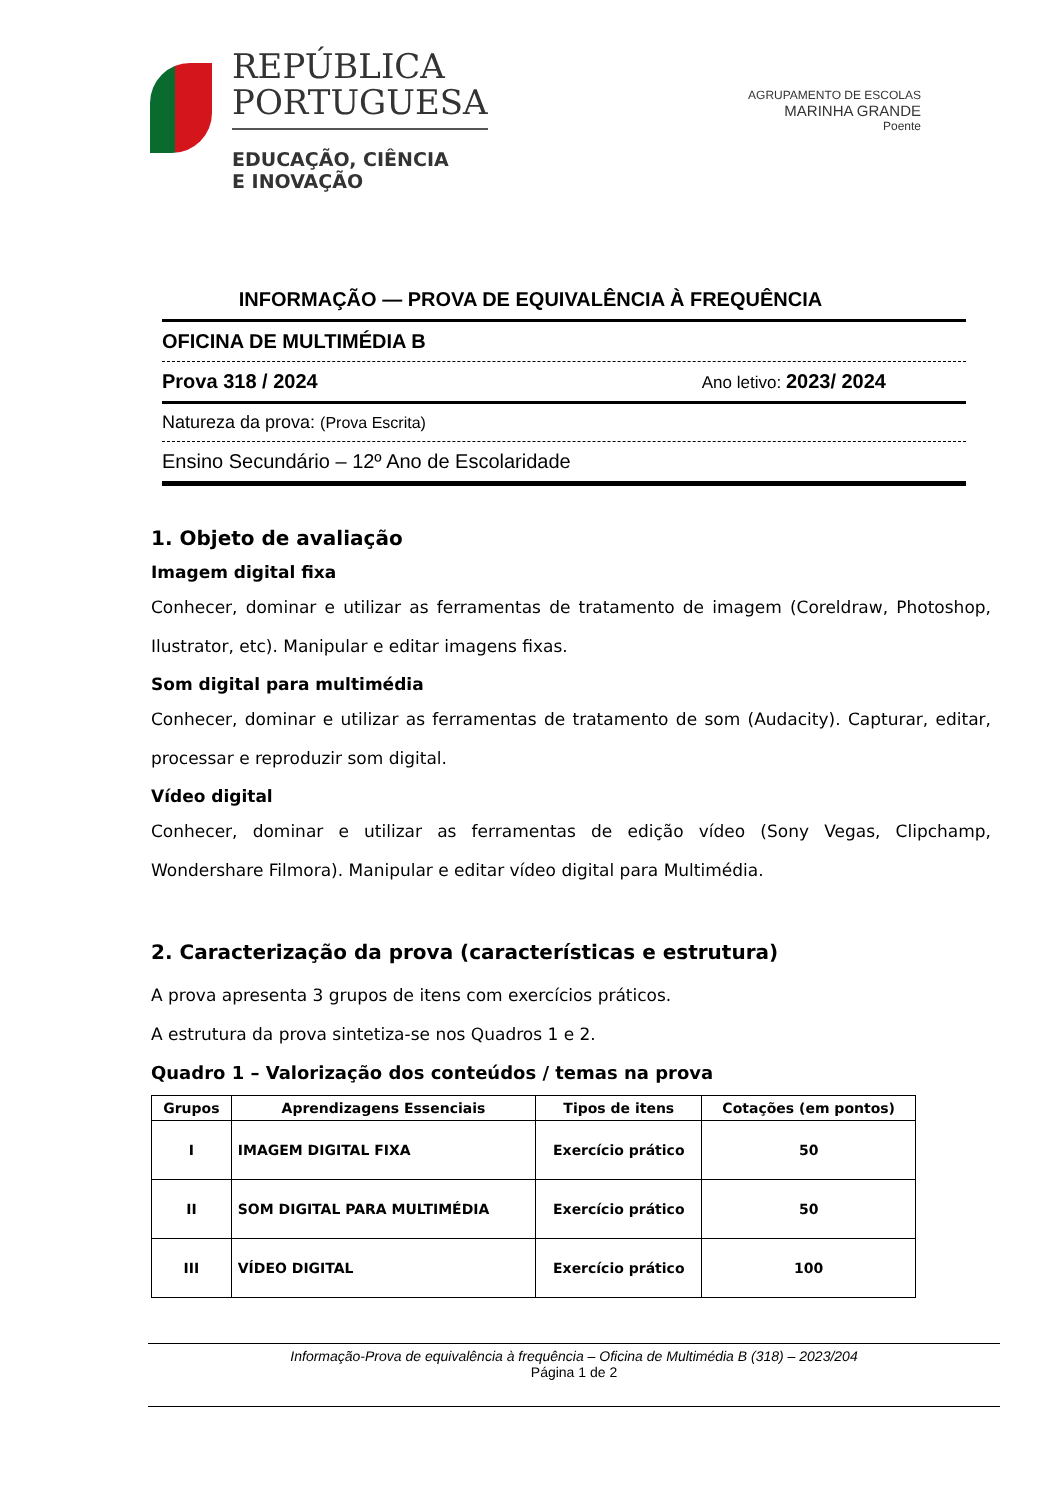REPÚBLICA
PORTUGUESA
EDUCAÇÃO, CIÊNCIA
E INOVAÇÃO
AGRUPAMENTO DE ESCOLAS
MARINHA GRANDE
Poente
INFORMAÇÃO — PROVA DE EQUIVALÊNCIA À FREQUÊNCIA
OFICINA DE MULTIMÉDIA B
Prova 318 / 2024 Ano letivo: 2023/ 2024
Natureza da prova: (Prova Escrita)
Ensino Secundário – 12º Ano de Escolaridade
1. Objeto de avaliação
Imagem digital fixa
Conhecer, dominar e utilizar as ferramentas de tratamento de imagem (Coreldraw, Photoshop, Ilustrator, etc). Manipular e editar imagens fixas.
Som digital para multimédia
Conhecer, dominar e utilizar as ferramentas de tratamento de som (Audacity). Capturar, editar, processar e reproduzir som digital.
Vídeo digital
Conhecer, dominar e utilizar as ferramentas de edição vídeo (Sony Vegas, Clipchamp, Wondershare Filmora). Manipular e editar vídeo digital para Multimédia.
2. Caracterização da prova (características e estrutura)
A prova apresenta 3 grupos de itens com exercícios práticos.
A estrutura da prova sintetiza-se nos Quadros 1 e 2.
Quadro 1 – Valorização dos conteúdos / temas na prova
| Grupos | Aprendizagens Essenciais | Tipos de itens | Cotações (em pontos) |
| --- | --- | --- | --- |
| I | IMAGEM DIGITAL FIXA | Exercício prático | 50 |
| II | SOM DIGITAL PARA MULTIMÉDIA | Exercício prático | 50 |
| III | VÍDEO DIGITAL | Exercício prático | 100 |
Informação-Prova de equivalência à frequência – Oficina de Multimédia B (318) – 2023/204
Página 1 de 2